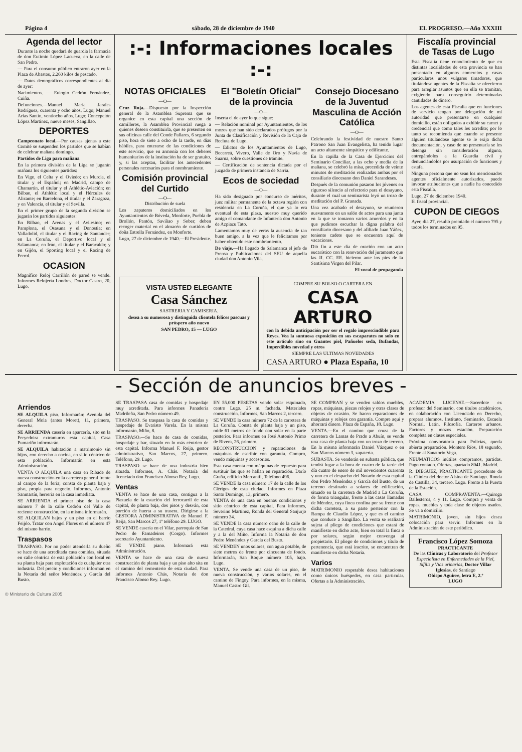Página 4 sábado, 28 de diciembre de 1940 EL PROGRESO.—Año XXXIII
Agenda del lector
Durante la noche quedará de guardia la farmacia de don Eutimio López Lacueva, en la calle de San Pedro.
— Para el consumo público entraron ayer en la Plaza de Abastos, 2.260 kilos de pescado.
— Datos demográficos correspondientes al día de ayer:
Nacimientos. — Eulogio Cedrón Fernández, Cuiña.
Defunciones.—Manuel María Jarales Rodríguez, cuarenta y ocho años, Lugo; Manuel Arias Santín, ventiocho años, Lugo; Concepción López Martínez, nueve meses, Sangillao.
DEPORTES
Campeonato local.—Por causas ajenas a este Comité se suspenden los partidos que se habían de celebrar mañana domingo.
Partidos de Liga para mañana
En la primera división de la Liga se jugarán mañana los siguientes partidos:
En Vigo, el Celta y el Oviedo; en Murcia, el titular y el Español; en Madrid, campo de Chamartín, el titular y el Athlétic-Aviación; en Bilbao, el Athlétic local y el Hércules de Alicante; en Barcelona, el titular y el Zaragoza, y en Valencia, el titular y el Sevilla.
En el primer grupo de la segunda división se jugarán los partidos siguientes:
En Bilbao, el Arenas y el Avilesino; en Pamplona, el Osasuna y el Donostia; en Valladolid, el titular y el Racing de Santander; en La Coruña, el Deportivo local y el Salamanca; en Irún, el titular y el Baracaldo; y en Gijón, el Sporting local y el Racing de Ferrol.
OCASION
Magnífico Reloj Carrillón de pared se vende. Informes Relojería Londres, Doctor Castro, 20, Lugo.
:-: Informaciones locales :-:
NOTAS OFICIALES
—O—
Cruz Roja.—Dispuesto por la Inspección general de la Asamblea Suprema que se organice en esta capital una sección de camilleros, la Asamblea Provincial ruega a quienes deseen constituirla, que se presenten en sus oficinas calle del Conde Pallares, 6 segundo piso, hora de siete a ocho de la tarde, en días hábiles, para enterarse de las condiciones de este servicio, que en armonía con los deberes humanitarios de la institución ha de ser gratuito, y, si las aceptan, facilitar los antecedentes personales necesarios para el nombramiento.
Comisión provincial del Curtido
—O—
Distribución de suela
Los zapateros domiciliados en los Ayuntamientos de Bóveda, Monforte, Puebla de Brollón, Pantón, Saviñao y Sober; deben recoger material en el almacén de curtidos de doña Estrella Fernández, en Monforte.
Lugo, 27 de diciembre de 1940.—El Presidente.
El "Boletín Oficial" de la provincia
—O—
Inserta el de ayer lo que sigue:
— Relación nominal por Ayuntamientos, de los mozos que han sido declarados prófugos por la Junta de Clasificación y Revisión de la Caja de Recluta de Lugo.
— Edictos de los Ayuntamientos de Lugo, Becerreá, Vivero, Valle de Oro y Navia de Suarna, sobre cuestiones de trámite.
— Certificación de sentencia dictada por el juzgado de primera instancia de Sarria.
Ecos de sociedad
—O—
Ha sido designado por concurso de méritos, juez militar permanente de la octava región con residencia en La Coruña, el que ya lo era eventual de esta plaza, nuestro muy querido amigo el comandante de Infantería don Antonio de Azpiazu Tato.
Lamentamos muy de veras la ausencia de tan buen amigo, a la vez que le felicitamos por haber obtenido este nombramiento.
De viaje.—Ha llegado de Salamanca el jefe de Prensa y Publicaciones del SEU de aquella ciudad don Antonio Vila.
Consejo Diocesano de la Juventud Masculina de Acción Católica
—O—
Celebrando la festividad de nuestro Santo Patrono San Juan Evangelista, ha tenido lugar un acto altamente simpático y edificante.
En la capilla de la Casa de Ejercicios del Seminario Conciliar, a las ocho y media de la mañana, se celebró la misa, precedida de veinte minutos de meditación realizadas ambas por el consiliario diocesano don Daniel Sarandeses.
Después de la comunión pasaron los jóvenes en riguroso silencio al refectorio para el desayuno, durante el cual un seminarista leyó un trozo de meditación del P. Granada.
Una vez acabado el desayuno, se reunieron nuevamente en un salón de actos para una junta en la que se tomaron varios acuerdos y en la que pudimos escuchar la digna palabra del consiliario diocesano y del afiliado Juan Yáñez, teniente cadete que se encuentra aquí de vacaciones.
Dió fin a este día de oración con un acto eucarístico con la renovación del juramento que las JJ. CC. EE. hicieron ante los pies de la Santísima Virgen del Pilar.
El vocal de propaganda
VISTA USTED ELEGANTE
Casa Sánchez
SASTRERIA Y CAMISERIA.
desea a su numerosa y distinguida clientela felices pascuas y próspero año nuevo
SAN PEDRO, 15 — LUGO
COMPRE SU BOLSO O CARTERA EN
CASA ARTURO
con la debida anticipación por ser el regalo imprescindible para Reyes. Vea la suntuosa exposición en sus escaparates no solo en este artículo sino en Guantes piel, Pañuelos seda, Bufandas, Imperdibles novedad y otros
SIEMPRE LAS ULTIMAS NOVEDADES
CASA ARTURO ● Plaza España, 10
Fiscalía provincial de Tasas de Lugo
Esta Fiscalía tiene conocimiento de que en distintas localidades de esta provincia se han presentado en algunos comercios y casas particulares unos vulgares timadores, que titulándose agentes de la Fiscalía se ofrecieron para arreglar asuntos que en ella se tramitan, exigiendo para conseguirlo determinadas cantidades de dinero.
Los agentes de esta Fiscalía que en funciones de servicio tengan por delegación de mi autoridad que presentarse en cualquier domicilio, están obligados a exhibir su carnet y credencial que como tales les acredite; por lo tanto se recomienda que cuando se presente alguien titulándose agente se le exija dicha documentación, y caso de no presentarla se les detenga sin consideración alguna, entregándolos a la Guardia civil y denunciándolos por usurpación de funciones y estafa.
Ninguna persona que no sean los mencionados agentes oficialmente autorizados, puede invocar atribuciones que a nadie ha concedido esta Fiscalía.
Lugo, 27 de diciembre 1940.
El fiscal provincial.
CUPON DE CIEGOS
Ayer, día 27, resultó premiado el número 795 y todos los terminados en 95.
- Sección de anuncios breves -
Arriendos
SE ALQUILA piso. Informarán: Avenida del General Mola (antes Moret), 11, primero, derecha.
SE ARRIENDA casería en aparcería, sito en la Feryedoira extramuros esta capital. Casa Pumariño informarán.
SE ALQUILA habitación a matrimonio sin hijos, con derecho a cocina, en sitio céntrico de esta población. Informarán en esta Administración.
VENTA O ALQUILA una casa en Ribade de nueva construcción en la carretera general frente al campo de la feria; consta de planta baja y piso, propia para negocio. Informes, Antonio Sanmartín, herrería en la casa inmediata.
SE ARRIENDA el primer piso de la casa número 7 de la calle Cedrón del Valle de reciente construcción, en la misma informarán.
SE ALQUILAN bajos y un piso en el barrio Feijóo. Tratar con Angel Flores en el número 47 del mismo barrio.
Traspasos
TRASPASO. Por no poder atenderla su dueño se hace de una acreditada casa comidas, situada en calle céntrica de esta población con local en su planta baja para explotación de cualquier otra industria. Del precio y condiciones informan en la Notaría del señor Menéndez y García del Busto.
SE TRASPASA casa de comidas y hospedaje muy acreditada. Para informes Panadería Madrileña, San Pedro número 49.
TRASPASO. Se traspasa la casa de comidas y hospedaje de Evaristo Varela. En la misma informarán, Miño, 8.
TRASPASO.—Se hace de casa de comidas, hospedaje y bar, situado en lo más céntrico de esta capital. Informa Manuel F. Reija, gestor administrativo, San Marcos, 27, primero. Teléfono, 29. Lugo.
TRASPASO se hace de una industria bien situada. Informes, A. Chás. Notaría del licenciado don Francisco Alonso Rey, Lugo.
Ventas
VENTA se hace de una casa, contigua a la Plazuela de la estación del ferrocarril de esta capital, de planta baja, dos pisos y desván, con porción de huerta a su trasera. Dirigirse a la GESTORA ADMINISTRATIVA de Manuel F. Reija, San Marcos 27, 1º teléfono 29. LUGO.
SE VENDE casería en el Vilar, parroquia de San Pedro de Farnadeiros (Corgo). Informes secretario Ayuntamiento.
SE VENDE piano. Informará esta Administración.
VENTA se hace de una casa de nueva construcción de planta baja y un piso alto sita en el camino del cementerio de esta ciudad. Para informes Antonio Chás, Notaría de don Francisco Alonso Rey. Lugo.
EN 55.000 PESETAS vendo solar esquinado, centro Lugo. 25 m. fachada. Materiales construcción. Informes, San Marcos 2, tercero.
SE VENDE la casa número 72 de la carretera de La Coruña. Consta de planta baja y un piso, mide 61 metros de fondo con solar en la parte posterior. Para informes en José Antonio Primo de Rivera, 26, primero.
RECONSTRUCCION y reparaciones de máquinas de escribir con garantía. Compro, vendo máquinas y accesorios.
Esta casa cuenta con máquinas de repuesto para sustituir las que se hallan en reparación. Darío Graña, edificio Mercantil, Teléfono 496.
SE VENDE la casa número 17 de la calle de los Clérigos de esta ciudad. Informes en Plaza Santo Domingo, 13, primero.
VENTA de una casa en buenas condiciones y sitio céntrico de esta capital. Para informes, Severino Martínez, Ronda del General Sanjurjo número 34.
SE VENDE la casa número ocho de la calle de la Catedral, cuya casa hace esquina a dicha calle y a la del Miño. Informa la Notaría de don Pedro Menéndez y García del Busto.
SE VENDEN unos solares, con agua potable, de siete metros de frente por cincuenta de fondo. Informarán, San Roque número 105, bajo. Lugo.
VENTA. Se vende una casa de un piso, de nueva construcción, y varios solares, en el camino de Fingoy. Para informes, en la misma, Manuel Castro Gil.
SE COMPRAN y se venden saldos muebles, ropas, máquinas, piezas relojes y otras clases de objetos de ocasión. Se hacen reparaciones de máquinas y relojes con garantía. Compre aquí y ahorrará dinero. Plaza de España, 18. Lugo.
VENTA.—En el camino que cruza de la carretera de Lamas de Prado a Abuín, se vende una casa de planta baja con un trozo de terreno. En la misma informarán Daniel Vázquez o en San Marcos número 3, zapatería.
SUBASTA. Se venderán en subasta pública, que tendrá lugar a la hora de cuatro de la tarde del día cuatro de enero de mil novecientos cuarenta y uno en el despacho del Notario de esta capital don Pedro Menéndez y García del Busto, de un terreno destinado a solares de edificación, situado en la carretera de Madrid a La Coruña, de forma triangular, frente a las casas llamadas de Méndez, cuya finca confina por su frente con dicha carretera, a su parte posterior con la Rampa de Claudio López, y que es el camino que conduce a Sangillao. La venta se realizará sujeta al pliego de condiciones que estará de manifiesto en dicho acto, bien en total la finca o por solares, según mejor convenga al propietario. El pliego de condiciones y título de pertenencia, que está inscrito, se encuentran de manifiesto en dicha Notaría.
Varios
MATRIMONIO respetable desea habitaciones como únicos huéspedes, en casa particular. Ofertas a la Administración.
ACADEMIA LUCENSE.—Sacerdote ex profesor del Seminario, con títulos académicos, en colaboración con Licenciado en Derecho, prepara alumnos, Instituto, Seminario, Escuela Normal, Latín, Filosofía. Carteros urbanos. Factores y mozos estación. Preparación completa en clases especiales.
Próxima convocatoria para Policías, queda abierta preparación. Montero Ríos, 18 segundo, Frente al Sanatorio Vega.
NEUMATICOS inútiles compramos, partidas. Pago contado. Ofertas, apartado 8041. Madrid.
R. DIEGUEZ, PRACTICANTE procedente de la Clínica del doctor Alsina de Santiago. Ronda de Castilla, 34, tercero. Lugo. Frente a la Puerta de la Estación.
CASA COMPRAVENTA.—Quiroga Ballesteros, 4 y 11. Lugo. Compra y venta de ropas, muebles y toda clase de objetos usados. Se va a domicilio.
MATRIMONIO, joven, sin hijos desea colocación para servir. Informes en la Administración de este periódico.
Francisco López Somoza
PRACTICANTE
De las Clínicas y Laboratorio del Profesor Especialista en Enfermedades de la Piel, Sífilis y Vías urinarias, Doctor Villar Iglesias, de Santiago
Obispo Aguirre, letra E, 2.º
LUGO
© Ministerio de Cultura 2005